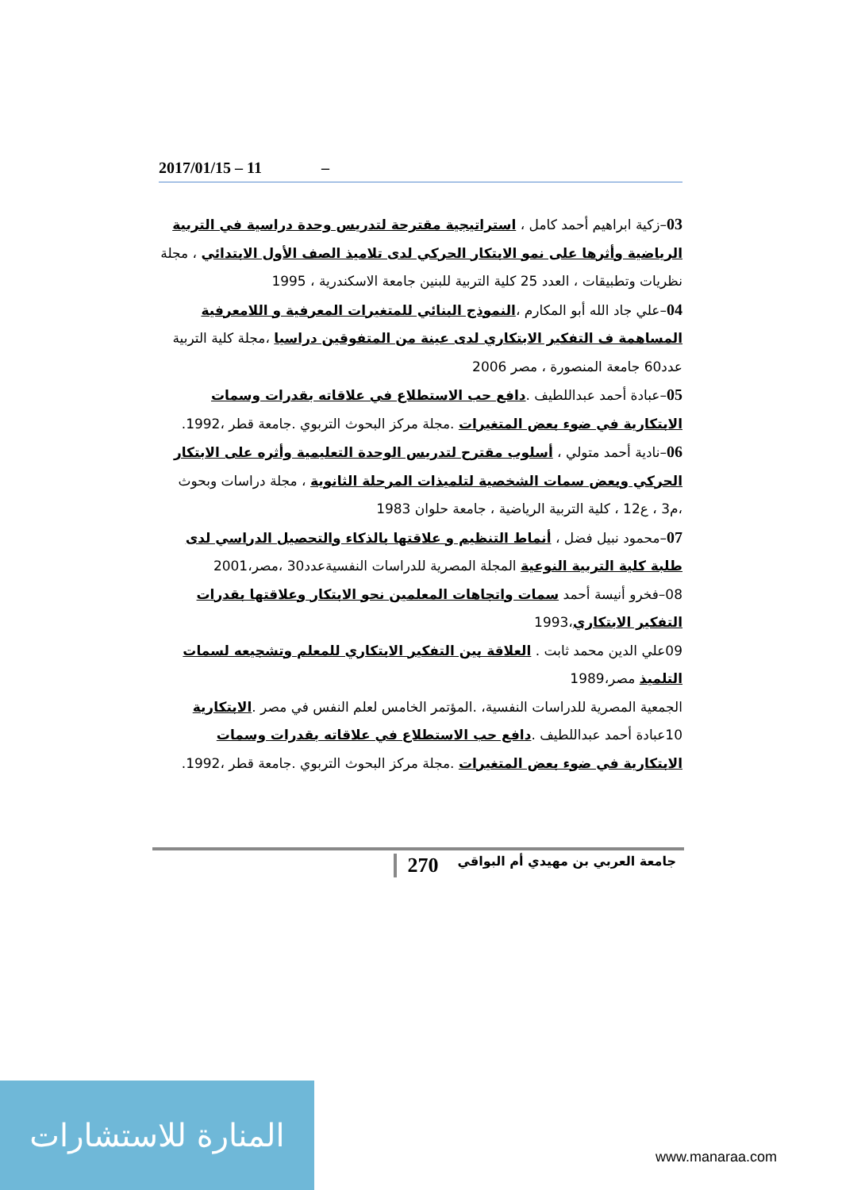2017/01/15 – 11 –
03–زكية ابراهيم أحمد كامل ، استراتيجية مقترحة لتدريس وحدة دراسية في التربية الرياضية وأثرها على نمو الابتكار الحركي لدى تلاميذ الصف الأول الابتدائي ، مجلة نظريات وتطبيقات ، العدد 25 كلية التربية للبنين جامعة الاسكندرية ، 1995
04–علي جاد الله أبو المكارم ،النموذج البنائي للمتغيرات المعرفية و اللامعرفية المساهمة ف التفكير الابتكاري لدى عينة من المتفوقين دراسيا ،مجلة كلية التربية عدد60 جامعة المنصورة ، مصر 2006
05–عبادة أحمد عبداللطيف .دافع حب الاستطلاع في علاقاته بقدرات وسمات الابتكارية في ضوء بعض المتغيرات .مجلة مركز البحوث التربوي .جامعة قطر ،1992.
06–نادية أحمد متولي ، أسلوب مقترح لتدريس الوحدة التعليمية وأثره على الابتكار الحركي وبعض سمات الشخصية لتلميذات المرحلة الثانوية ، مجلة دراسات وبحوث ،م3 ، ع12 ، كلية التربية الرياضية ، جامعة حلوان 1983
07–محمود نبيل فضل ، أنماط التنظيم و علاقتها بالذكاء والتحصيل الدراسي لدى طلبة كلية التربية النوعية المجلة المصرية للدراسات النفسيةعدد30 ،مصر،2001
08–فخرو أنيسة أحمد سمات واتجاهات المعلمين نحو الابتكار وعلاقتها بقدرات التفكير الابتكاري،1993
09علي الدين محمد ثابت . العلاقة بين التفكير الابتكاري للمعلم وتشجيعه لسمات التلميذ مصر،1989
الجمعية المصرية للدراسات النفسية، .المؤتمر الخامس لعلم النفس في مصر .الابتكارية
10عبادة أحمد عبداللطيف .دافع حب الاستطلاع في علاقاته بقدرات وسمات الابتكارية في ضوء بعض المتغيرات .مجلة مركز البحوث التربوي .جامعة قطر ،1992.
270 جامعة العربي بن مهيدي أم البواقي
المنارة للاستشارات
www.manaraa.com